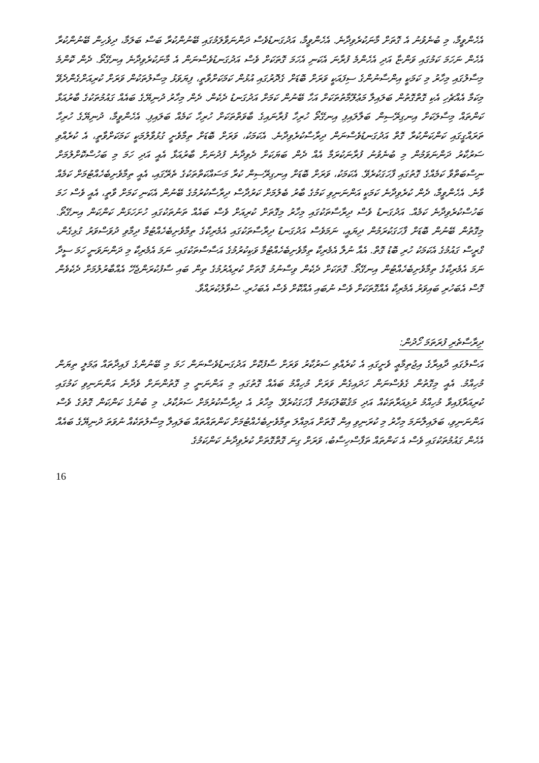އެހެންވީމާ، މި ބުނެވުނު އެ ގޮތަށް މާނަކުރެވިދާނެ. އެހެންވީމާ، އަދުގަނޑުވެސް ދަންނަވާލަމުގައި ބޭނުންކުރާ ބަސް ބަލަމާ، ދިވެހިން ބޭނުންކުރާ އެހެން ނަހަމަ ކަމުގައި ވަންޏާ އަދި އެހެންމެ ފުރާނަ އެކަނި އެހަމަ ގޮތަކަށް ވެސް އަދުގަނޑުވެސްނަން އެ މާނަކުރެވިދާނެ އިނގޭތޯ. ދެން ކޮންމެ މިސާލުގައި މިހާރު މި ކަމަކީ އިންސާނުންގެ ސިފައަކީ ވަރަށް ބޮޑަށް ގެދޮރުގައި އުޅުން ކަމަކަށްވާތީ، ފިޔަވަޅު މިސާލުތަކުން ވަރަށް ކުރިއަށްގެންދެވޭ މިކަމާ އެއްޗެހި އެކި ގޮތްގޮތުން ބަލައިލާ މަޢުލޫމާތުތަކަށް އަހާ ބޭނުން ކަމަށް އަދުގަނޑު ދެކެން. ދެން މިހާރު ދުނިޔޭގެ ބައެއް ގައުމުތަކުގެ ބާރުއަޅާ ކަންތައް މިސާލަކަށް އިނގިރޭސިން ބަލާލައިފި އިނގޭތޯ ހުރިހާ ފުރާނައިގެ ބާވަތްތަކަށް ހުރިހާ ކަމެއް ބަލައިފި. އެހެންވީމާ، ދުނިޔޭގެ ހުރިހާ ތަރައްގީގައި ކަންކަންކުރާ ގޮތް އަދުގަނޑުވެސްނަން ދިރާސާކުރެވިދާނެ. އެކަމަކު، ވަރަށް ބޮޑަށް ތިމާވެށީ ގުޅުވާލުމަކީ ކަމަކަށްވާތީ، އެ ކުރެއްވި ސަރުކާރު ދަންނަވަމުން މި ބުނެވުނު ފުރާނަކުރަމާ އެއް ދެން ބަޔަކަށް ދެވިދާނެ ފުދުނަށް ބާރުއަޅާ އެއީ އަދި ހަމަ މި ބަހުސްކޮށްލުމަށް ނިސްބަތްވާ ކަމެއްގެ ގޮތުގައި ފާހަގަކުރެވޭ. އެކަމަކު، ވަރަށް ބޮޑަށް އިނގިރޭސިން ކުރާ މަސައްކަތްތަކުގެ ތެރޭގައި، އެއީ ތިމާވެށިބެހެއްޓުމަށް ކަމެއް ވާނެ. އެހެންވީމާ، ދެން ކުރެވިދާނެ ކަމަކީ އަންނަނިވި ކަމުގެ ބާރު ބެލުމަށް ކަރުދާސް ދިރާސާކުރުމުގެ ބޭނުން އެކަނި ކަމަށް ވާތީ، އެއީ ވެސް ހަމަ ބަހުސްކުރެވިދާނެ ކަމެއް. އަދުގަނޑު ވެސް ދިރާސާތަކުގައި މިހާރު މިގޮތަށް ކުރިއަށް ވެސް ބައެއް ތަނުތަކުގައި ހުށަހަޅަން ކަންކަން އިނގޭތޯ. މިގޮތުން ބޭނުން ބޮޑަށް ފާހަގަކުރަމުން ދިޔައީ، ނަމަވެސް އަދުގަނޑު ދިރާސާތަކުގައި އެމެރިކާގެ ތިމާވެށިބެހެއްޓުމާ ދިމާވި ދުވަސްވަރު ގުޅިގެން، ގްރީސް ގައުމުގެ އެކަމަކު ހުރި ބޮޑު ގޮތް. އެއާ ނުލާ އެމެރިކާ ތިމާވެށިބެހެއްޓުމާ ވަކިކުރުމުގެ އަސާސްތަކުގައި. ނަމަ އެމެރިކާ މި ދަންނަވަނީ ހަމަ ސީދާ ނަމަ އެމެރިކާގެ ތިމާވެށިބެހެއްޓުން އިނގޭތޯ. ގޮތަކަށް ދެކެން ވިސްނުމު ގޮތަށް ކުރިއެރުމުގެ ތިން ބައި ސާފުކުރަންޖެހޭ އެއްބާރުލުމަށް ދެކެވެން ގޮސް އެބަހުރި ބައިވަރު އެމެރިކާ އެއްގޮތަކަށް ވެސް ނުބައި އެއްކޮށް ވެސް އެބަހުރި. ސުވާލުކުރައްވާ.
ދިރާސާތެރި ފުރަތަމަ ހޯދުން:
އަސްލުގައި ދާއިރާގެ އިޖުތިމާޢީ ވެށީގައި އެ ކުރެއްވި ސަރުކާރު ވަރަށް ސާފުކޮށް އަދުގަނޑުވެސްނަން ހަމަ މި ބޭނުންގެ ފައިދާތައް ޢަމަލީ ތިޔަން މުހިއްމު. އެއީ މިގޮތުން ގެވެސްނަން ހަދައިގެން ވަރަށް މުހިއްމު ބައެއް ގޮތުގައި މި އަންނަނީ މި ގޮތުންނަށް ވެދާނެ އަންނަނިވި ކަމުގައި ކުރިއަރާފައިވާ މުހިއްމު ރުޅިއަރާތަކެއް އަދި މަޤުބޫލުކަމަށް ފާހަގަކުރެވޭ. މިހާރު އެ ދިރާސާކުރުމަށް ސަރުކާރު، މި ބުނުގެ ކަންކަން ގޮތުގެ ވެސް އަންނަނިވި، ބަލައިލާނަމަ މިހާރު މި ކުރަނިވި އިން ގޮތަށް އަމިއްލަ ތިމާވެށިބެހެއްޓުމަށް ކަންތައްތައް ބަލައިލާ މިސާލުތަކެއް ނުވަތަ ދުނިޔޭގެ ބައެއް އެހެން ގައުމުތަކުގައި ވެސް އެ ކަންތައް ތަފާސްހިސާބު، ވަރަށް ގިނަ ގޮތްގޮތަށް ކުރެވިދާނެ ކަންކަމުގެ
16